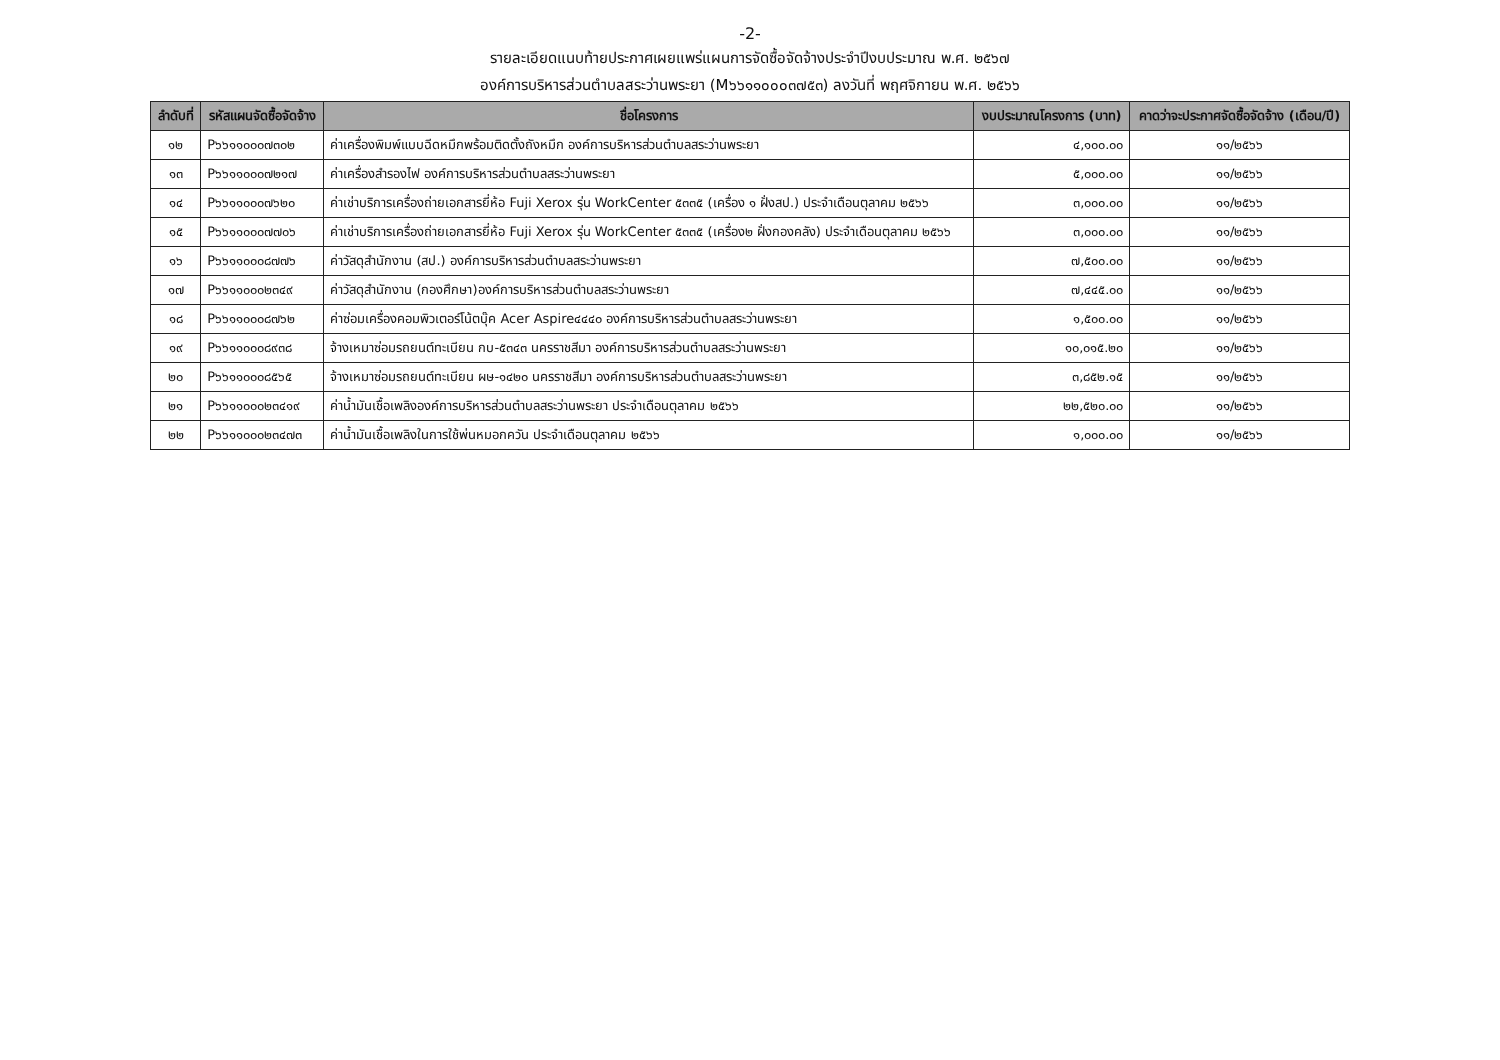-2-
รายละเอียดแนบท้ายประกาศเผยแพร่แผนการจัดซื้อจัดจ้างประจำปีงบประมาณ พ.ศ. ๒๕๖๗
องค์การบริหารส่วนตำบลสระว่านพระยา (M๖๖๑๑๐๐๐๓๗๕๓) ลงวันที่ พฤศจิกายน พ.ศ. ๒๕๖๖
| ลำดับที่ | รหัสแผนจัดซื้อจัดจ้าง | ชื่อโครงการ | งบประมาณโครงการ (บาท) | คาดว่าจะประกาศจัดซื้อจัดจ้าง (เดือน/ปี) |
| --- | --- | --- | --- | --- |
| ๑๒ | P๖๖๑๑๐๐๐๗๓๐๒ | ค่าเครื่องพิมพ์แบบฉีดหมึกพร้อมติดตั้งถังหมึก องค์การบริหารส่วนตำบลสระว่านพระยา | ๔,๑๐๐.๐๐ | ๑๑/๒๕๖๖ |
| ๑๓ | P๖๖๑๑๐๐๐๗๒๑๗ | ค่าเครื่องสำรองไฟ องค์การบริหารส่วนตำบลสระว่านพระยา | ๕,๐๐๐.๐๐ | ๑๑/๒๕๖๖ |
| ๑๔ | P๖๖๑๑๐๐๐๗๖๒๐ | ค่าเช่าบริการเครื่องถ่ายเอกสารยี่ห้อ Fuji Xerox รุ่น WorkCenter ๕๓๓๕ (เครื่อง ๑ ฝั่งสป.) ประจำเดือนตุลาคม ๒๕๖๖ | ๓,๐๐๐.๐๐ | ๑๑/๒๕๖๖ |
| ๑๕ | P๖๖๑๑๐๐๐๗๗๐๖ | ค่าเช่าบริการเครื่องถ่ายเอกสารยี่ห้อ Fuji Xerox รุ่น WorkCenter ๕๓๓๕ (เครื่อง๒ ฝั่งกองคลัง) ประจำเดือนตุลาคม ๒๕๖๖ | ๓,๐๐๐.๐๐ | ๑๑/๒๕๖๖ |
| ๑๖ | P๖๖๑๑๐๐๐๘๗๗๖ | ค่าวัสดุสำนักงาน (สป.) องค์การบริหารส่วนตำบลสระว่านพระยา | ๗,๕๐๐.๐๐ | ๑๑/๒๕๖๖ |
| ๑๗ | P๖๖๑๑๐๐๐๒๓๔๙ | ค่าวัสดุสำนักงาน (กองศึกษา)องค์การบริหารส่วนตำบลสระว่านพระยา | ๗,๔๔๕.๐๐ | ๑๑/๒๕๖๖ |
| ๑๘ | P๖๖๑๑๐๐๐๘๗๖๒ | ค่าซ่อมเครื่องคอมพิวเตอร์โน้ตบุ๊ค Acer Aspire๔๔๔๐ องค์การบริหารส่วนตำบลสระว่านพระยา | ๑,๕๐๐.๐๐ | ๑๑/๒๕๖๖ |
| ๑๙ | P๖๖๑๑๐๐๐๘๙๓๘ | จ้างเหมาซ่อมรถยนต์ทะเบียน กบ-๕๓๔๓ นครราชสีมา องค์การบริหารส่วนตำบลสระว่านพระยา | ๑๐,๐๑๕.๒๐ | ๑๑/๒๕๖๖ |
| ๒๐ | P๖๖๑๑๐๐๐๘๕๖๕ | จ้างเหมาซ่อมรถยนต์ทะเบียน ผษ-๑๔๒๐ นครราชสีมา องค์การบริหารส่วนตำบลสระว่านพระยา | ๓,๘๕๒.๑๕ | ๑๑/๒๕๖๖ |
| ๒๑ | P๖๖๑๑๐๐๐๒๓๔๑๙ | ค่าน้ำมันเชื้อเพลิงองค์การบริหารส่วนตำบลสระว่านพระยา ประจำเดือนตุลาคม ๒๕๖๖ | ๒๒,๕๒๐.๐๐ | ๑๑/๒๕๖๖ |
| ๒๒ | P๖๖๑๑๐๐๐๒๓๔๗๓ | ค่าน้ำมันเชื้อเพลิงในการใช้พ่นหมอกควัน ประจำเดือนตุลาคม ๒๕๖๖ | ๑,๐๐๐.๐๐ | ๑๑/๒๕๖๖ |